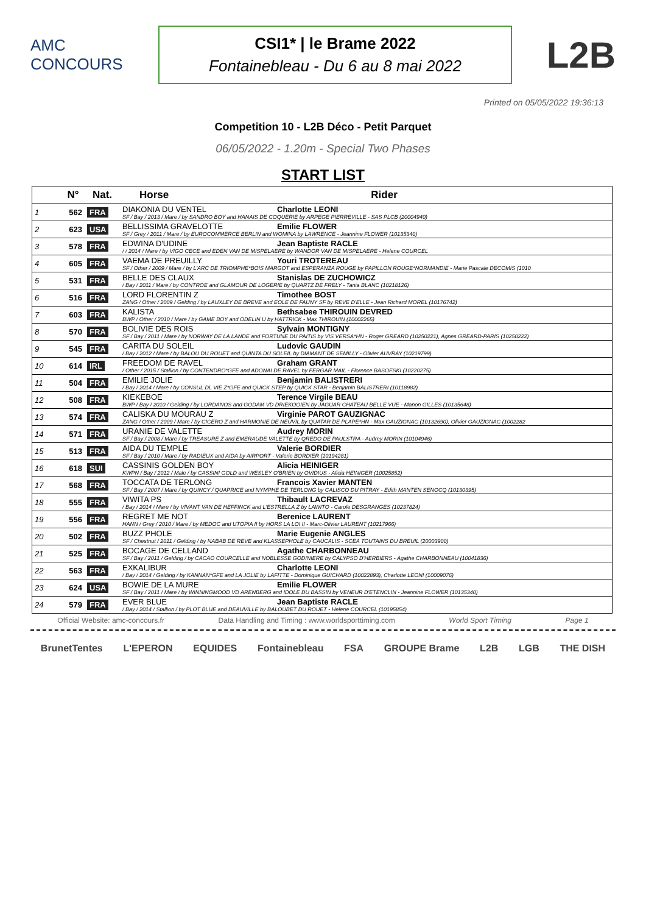AMC CONCOURS
CSI1* | le Brame 2022
Fontainebleau - Du 6 au 8 mai 2022
L2B
Printed on 05/05/2022 19:36:13
Competition 10 - L2B Déco - Petit Parquet
06/05/2022 - 1.20m - Special Two Phases
START LIST
| | N° | Nat. | Horse | Rider |
| --- | --- | --- | --- | --- |
| 1 | 562 | FRA | DIAKONIA DU VENTEL Charlotte LEONI SF / Bay / 2013 / Mare / by SANDRO BOY and HANAIS DE COQUERIE by ARPEGE PIERREVILLE - SAS PLCB (20004940) | |
| 2 | 623 | USA | BELLISSIMA GRAVELOTTE Emilie FLOWER SF / Grey / 2011 / Mare / by EUROCOMMERCE BERLIN and WOMINA by LAWRENCE - Jeannine FLOWER (10135340) | |
| 3 | 578 | FRA | EDWINA D'UDINE Jean Baptiste RACLE / / 2014 / Mare / by VIGO CECE and EDEN VAN DE MISPELAERE by WANDOR VAN DE MISPELAERE - Helene COURCEL | |
| 4 | 605 | FRA | VAEMA DE PREUILLY Youri TROTEREAU SF / Other / 2009 / Mare / by L'ARC DE TRIOMPHE*BOIS MARGOT and ESPERANZA ROUGE by PAPILLON ROUGE*NORMANDIE - Marie Pascale DECOMIS (1010 | |
| 5 | 531 | FRA | BELLE DES CLAUX Stanislas DE ZUCHOWICZ / Bay / 2011 / Mare / by CONTROE and GLAMOUR DE LOGERIE by QUARTZ DE FRELY - Tania BLANC (10218126) | |
| 6 | 516 | FRA | LORD FLORENTIN Z Timothee BOST ZANG / Other / 2009 / Gelding / by LAUXLEY DE BREVE and EOLE DE FAUNY SF by REVE D'ELLE - Jean Richard MOREL (10176742) | |
| 7 | 603 | FRA | KALISTA Bethsabee THIROUIN DEVRED BWP / Other / 2010 / Mare / by GAME BOY and ODELIN U by HATTRICK - Max THIROUIN (10002265) | |
| 8 | 570 | FRA | BOLIVIE DES ROIS Sylvain MONTIGNY SF / Bay / 2011 / Mare / by NORWAY DE LA LANDE and FORTUNE DU PAITIS by VIS VERSA*HN - Roger GREARD (10250221), Agnes GREARD-PARIS (10250222) | |
| 9 | 545 | FRA | CARITA DU SOLEIL Ludovic GAUDIN / Bay / 2012 / Mare / by BALOU DU ROUET and QUINTA DU SOLEIL by DIAMANT DE SEMILLY - Olivier AUVRAY (10219799) | |
| 10 | 614 | IRL | FREEDOM DE RAVEL Graham GRANT / Other / 2015 / Stallion / by CONTENDRO*GFE and ADONAI DE RAVEL by FERGAR MAIL - Florence BASOFSKI (10220275) | |
| 11 | 504 | FRA | EMILIE JOLIE Benjamin BALISTRERI / Bay / 2014 / Mare / by CONSUL DL VIE Z*GFE and QUICK STEP by QUICK STAR - Benjamin BALISTRERI (10118982) | |
| 12 | 508 | FRA | KIEKEBOE Terence Virgile BEAU BWP / Bay / 2010 / Gelding / by LORDANOS and GODAM VD DRIEKOOIEN by JAGUAR CHATEAU BELLE VUE - Manon GILLES (10135648) | |
| 13 | 574 | FRA | CALISKA DU MOURAU Z Virginie PAROT GAUZIGNAC ZANG / Other / 2009 / Mare / by CICERO Z and HARMONIE DE NEUVIL by QUATAR DE PLAPE*HN - Max GAUZIGNAC (10132690), Olivier GAUZIGNAC (1002282 | |
| 14 | 571 | FRA | URANIE DE VALETTE Audrey MORIN SF / Bay / 2008 / Mare / by TREASURE Z and EMERAUDE VALETTE by QREDO DE PAULSTRA - Audrey MORIN (10104946) | |
| 15 | 513 | FRA | AIDA DU TEMPLE Valerie BORDIER SF / Bay / 2010 / Mare / by RADIEUX and AIDA by AIRPORT - Valerie BORDIER (10194281) | |
| 16 | 618 | SUI | CASSINIS GOLDEN BOY Alicia HEINIGER KWPN / Bay / 2012 / Male / by CASSINI GOLD and WESLEY O'BRIEN by OVIDIUS - Alicia HEINIGER (10025852) | |
| 17 | 568 | FRA | TOCCATA DE TERLONG Francois Xavier MANTEN SF / Bay / 2007 / Mare / by QUINCY / QUAPRICE and NYMPHE DE TERLONG by CALISCO DU PITRAY - Edith MANTEN SENOCQ (10130395) | |
| 18 | 555 | FRA | VIWITA PS Thibault LACREVAZ / Bay / 2014 / Mare / by VIVANT VAN DE HEFFINCK and L'ESTRELLA Z by LAWITO - Carole DESGRANGES (10237824) | |
| 19 | 556 | FRA | REGRET ME NOT Berenice LAURENT HANN / Grey / 2010 / Mare / by MEDOC and UTOPIA II by HORS LA LOI II - Marc-Olivier LAURENT (10217966) | |
| 20 | 502 | FRA | BUZZ PHOLE Marie Eugenie ANGLES SF / Chestnut / 2011 / Gelding / by NABAB DE REVE and KLASSEPHOLE by CAUCALIS - SCEA TOUTAINS DU BREUIL (20003900) | |
| 21 | 525 | FRA | BOCAGE DE CELLAND Agathe CHARBONNEAU SF / Bay / 2011 / Gelding / by CACAO COURCELLE and NOBLESSE GODINIERE by CALYPSO D'HERBIERS - Agathe CHARBONNEAU (10041836) | |
| 22 | 563 | FRA | EXKALIBUR Charlotte LEONI / Bay / 2014 / Gelding / by KANNAN*GFE and LA JOLIE by LAFITTE - Dominique GUICHARD (10022893), Charlotte LEONI (10009076) | |
| 23 | 624 | USA | BOWIE DE LA MURE Emilie FLOWER SF / Bay / 2011 / Mare / by WINNINGMOOD VD ARENBERG and IDOLE DU BASSIN by VENEUR D'ETENCLIN - Jeannine FLOWER (10135340) | |
| 24 | 579 | FRA | EVER BLUE Jean Baptiste RACLE / Bay / 2014 / Stallion / by PLOT BLUE and DEAUVILLE by BALOUBET DU ROUET - Helene COURCEL (10195854) | |
Official Website: amc-concours.fr Data Handling and Timing : www.worldsporttiming.com World Sport Timing Page 1
BrunetTentes L'EPERON EQUIDES Fontainebleau FSA GROUPE Brame L2B LGB THE DISH